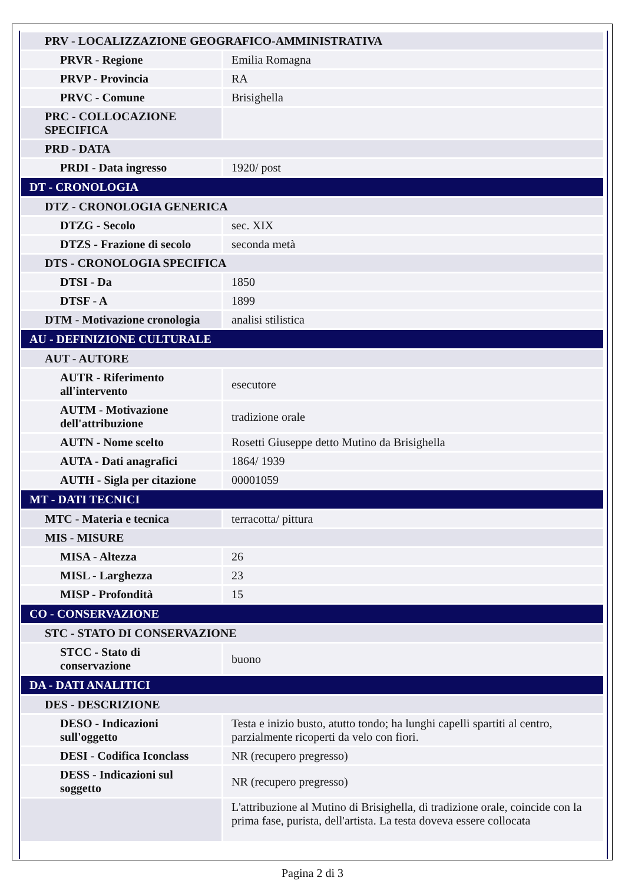| PRV - LOCALIZZAZIONE GEOGRAFICO-AMMINISTRATIVA | |
| PRVR - Regione | Emilia Romagna |
| PRVP - Provincia | RA |
| PRVC - Comune | Brisighella |
| PRC - COLLOCAZIONE SPECIFICA | |
| PRD - DATA | |
| PRDI - Data ingresso | 1920/ post |
| DT - CRONOLOGIA | |
| DTZ - CRONOLOGIA GENERICA | |
| DTZG - Secolo | sec. XIX |
| DTZS - Frazione di secolo | seconda metà |
| DTS - CRONOLOGIA SPECIFICA | |
| DTSI - Da | 1850 |
| DTSF - A | 1899 |
| DTM - Motivazione cronologia | analisi stilistica |
| AU - DEFINIZIONE CULTURALE | |
| AUT - AUTORE | |
| AUTR - Riferimento all'intervento | esecutore |
| AUTM - Motivazione dell'attribuzione | tradizione orale |
| AUTN - Nome scelto | Rosetti Giuseppe detto Mutino da Brisighella |
| AUTA - Dati anagrafici | 1864/ 1939 |
| AUTH - Sigla per citazione | 00001059 |
| MT - DATI TECNICI | |
| MTC - Materia e tecnica | terracotta/ pittura |
| MIS - MISURE | |
| MISA - Altezza | 26 |
| MISL - Larghezza | 23 |
| MISP - Profondità | 15 |
| CO - CONSERVAZIONE | |
| STC - STATO DI CONSERVAZIONE | |
| STCC - Stato di conservazione | buono |
| DA - DATI ANALITICI | |
| DES - DESCRIZIONE | |
| DESO - Indicazioni sull'oggetto | Testa e inizio busto, atutto tondo; ha lunghi capelli spartiti al centro, parzialmente ricoperti da velo con fiori. |
| DESI - Codifica Iconclass | NR (recupero pregresso) |
| DESS - Indicazioni sul soggetto | NR (recupero pregresso) |
| | L'attribuzione al Mutino di Brisighella, di tradizione orale, coincide con la prima fase, purista, dell'artista. La testa doveva essere collocata |
Pagina 2 di 3